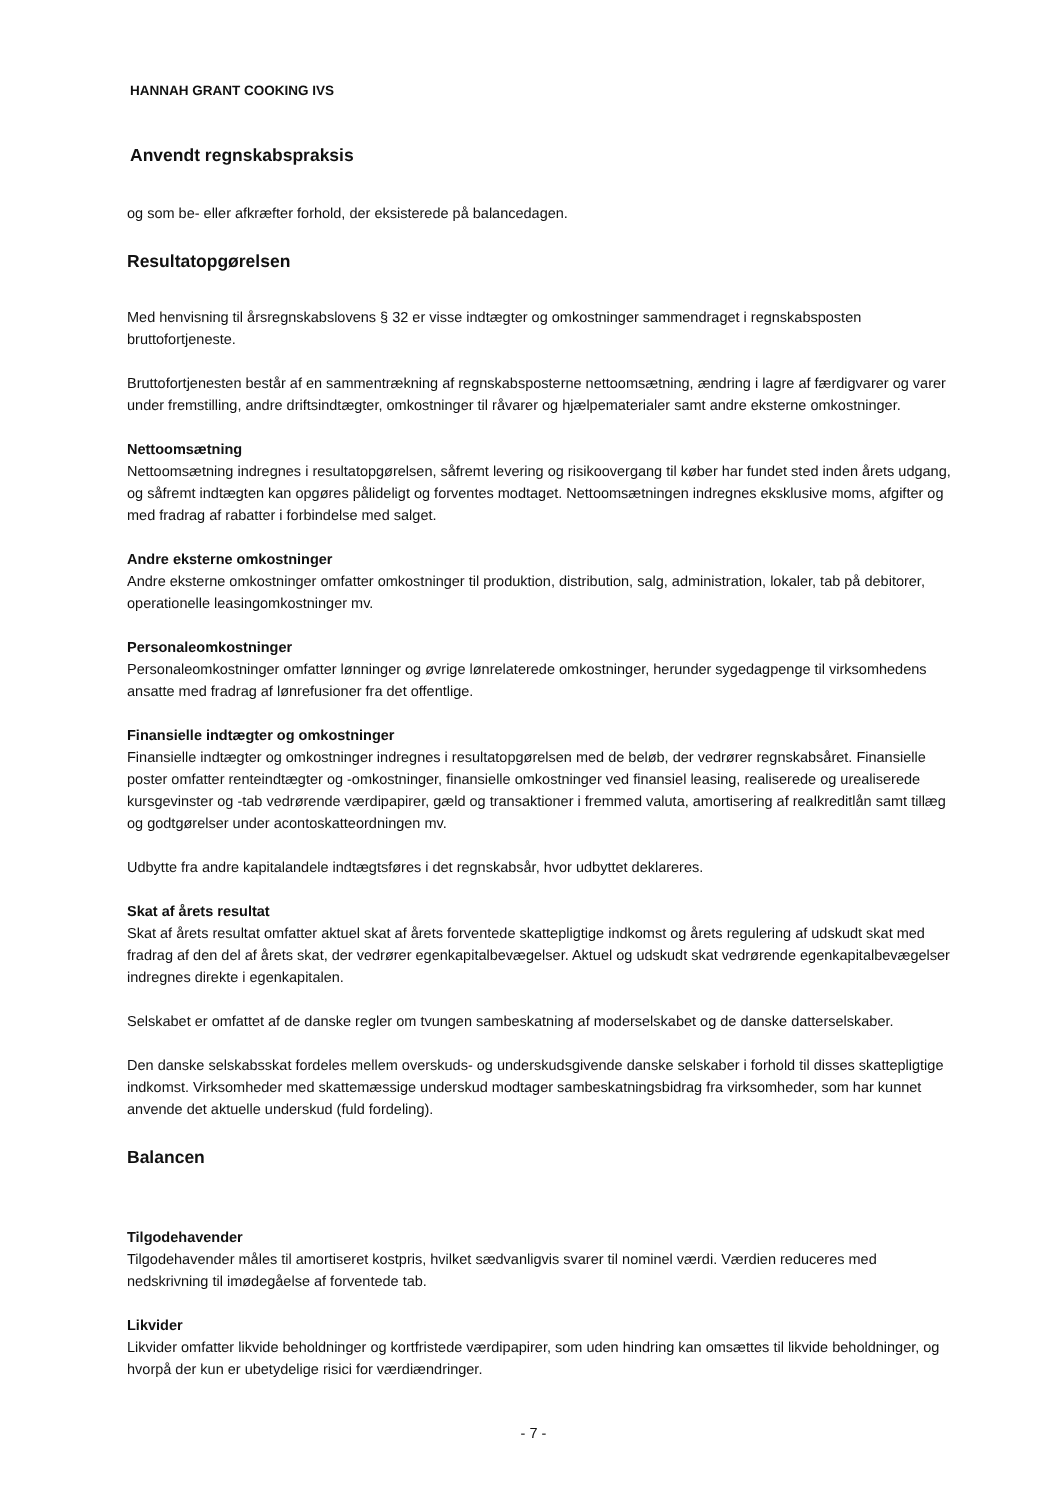HANNAH GRANT COOKING IVS
Anvendt regnskabspraksis
og som be- eller afkræfter forhold, der eksisterede på balancedagen.
Resultatopgørelsen
Med henvisning til årsregnskabslovens § 32 er visse indtægter og omkostninger sammendraget i regnskabsposten bruttofortjeneste.
Bruttofortjenesten består af en sammentrækning af regnskabsposterne nettoomsætning, ændring i lagre af færdigvarer og varer under fremstilling, andre driftsindtægter, omkostninger til råvarer og hjælpematerialer samt andre eksterne omkostninger.
Nettoomsætning
Nettoomsætning indregnes i resultatopgørelsen, såfremt levering og risikoovergang til køber har fundet sted inden årets udgang, og såfremt indtægten kan opgøres pålideligt og forventes modtaget. Nettoomsætningen indregnes eksklusive moms, afgifter og med fradrag af rabatter i forbindelse med salget.
Andre eksterne omkostninger
Andre eksterne omkostninger omfatter omkostninger til produktion, distribution, salg, administration, lokaler, tab på debitorer, operationelle leasingomkostninger mv.
Personaleomkostninger
Personaleomkostninger omfatter lønninger og øvrige lønrelaterede omkostninger, herunder sygedagpenge til virksomhedens ansatte med fradrag af lønrefusioner fra det offentlige.
Finansielle indtægter og omkostninger
Finansielle indtægter og omkostninger indregnes i resultatopgørelsen med de beløb, der vedrører regnskabsåret. Finansielle poster omfatter renteindtægter og -omkostninger, finansielle omkostninger ved finansiel leasing, realiserede og urealiserede kursgevinster og -tab vedrørende værdipapirer, gæld og transaktioner i fremmed valuta, amortisering af realkreditlån samt tillæg og godtgørelser under acontoskatteordningen mv.
Udbytte fra andre kapitalandele indtægtsføres i det regnskabsår, hvor udbyttet deklareres.
Skat af årets resultat
Skat af årets resultat omfatter aktuel skat af årets forventede skattepligtige indkomst og årets regulering af udskudt skat med fradrag af den del af årets skat, der vedrører egenkapitalbevægelser. Aktuel og udskudt skat vedrørende egenkapitalbevægelser indregnes direkte i egenkapitalen.
Selskabet er omfattet af de danske regler om tvungen sambeskatning af moderselskabet og de danske datterselskaber.
Den danske selskabsskat fordeles mellem overskuds- og underskudsgivende danske selskaber i forhold til disses skattepligtige indkomst. Virksomheder med skattemæssige underskud modtager sambeskatningsbidrag fra virksomheder, som har kunnet anvende det aktuelle underskud (fuld fordeling).
Balancen
Tilgodehavender
Tilgodehavender måles til amortiseret kostpris, hvilket sædvanligvis svarer til nominel værdi. Værdien reduceres med nedskrivning til imødegåelse af forventede tab.
Likvider
Likvider omfatter likvide beholdninger og kortfristede værdipapirer, som uden hindring kan omsættes til likvide beholdninger, og hvorpå der kun er ubetydelige risici for værdiændringer.
- 7 -